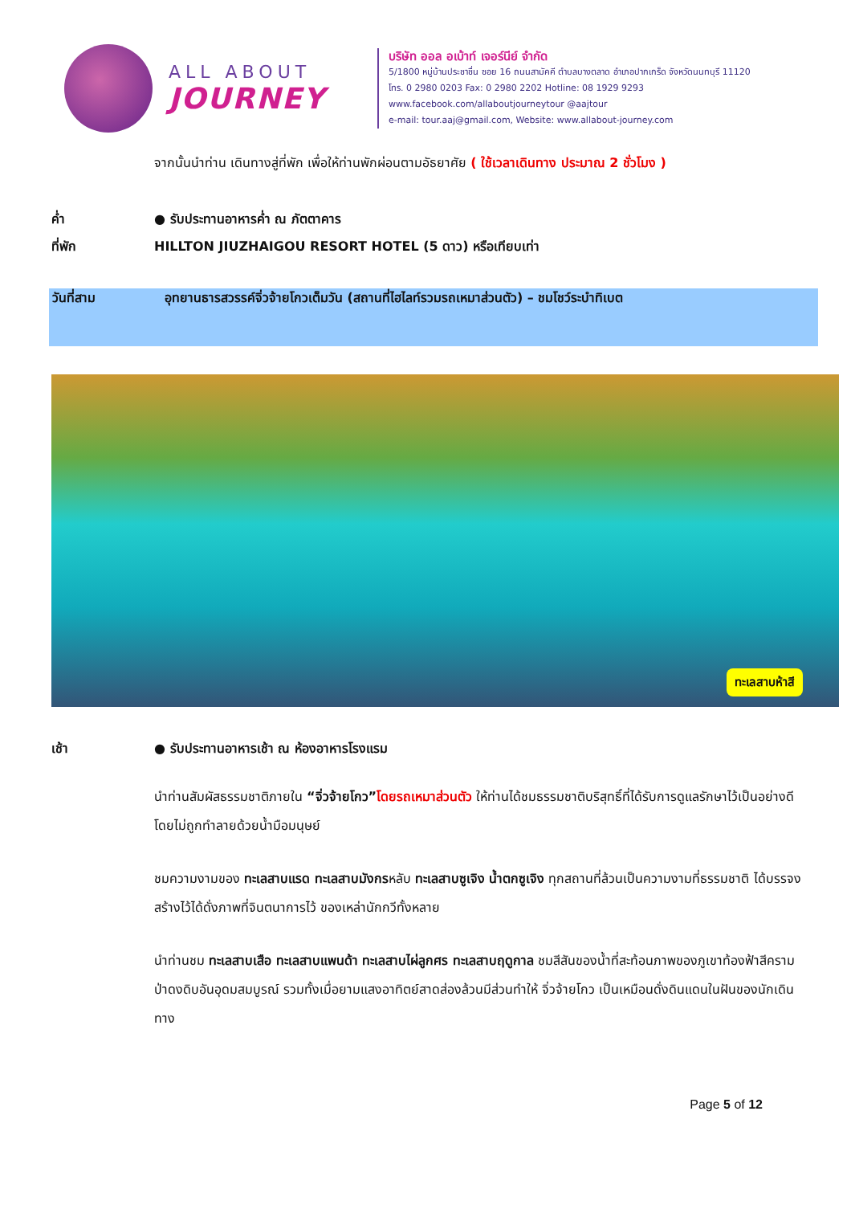ALL ABOUT
JOURNEY
บริษัท ออล อเบ้าท์ เจอร์นีย์ จำกัด
5/1800 หมู่บ้านประชาชื่น ซอย 16 ถนนสามัคคี ตำบลบางตลาด อำเภอปากเกร็ด จังหวัดนนทบุรี 11120
โทร. 0 2980 0203 Fax: 0 2980 2202 Hotline: 08 1929 9293
www.facebook.com/allaboutjourneytour @aajtour
e-mail: tour.aaj@gmail.com, Website: www.allabout-journey.com
จากนั้นนำท่าน เดินทางสู่ที่พัก เพื่อให้ท่านพักผ่อนตามอัธยาศัย ( ใช้เวลาเดินทาง ประมาณ 2 ชั่วโมง )
ค่ำ ● รับประทานอาหารค่ำ ณ ภัตตาคาร
ที่พัก HILLTON JIUZHAIGOU RESORT HOTEL (5 ดาว) หรือเทียบเท่า
วันที่สาม อุทยานธารสวรรค์จิ่วจ้ายโกวเต็มวัน (สถานที่ไฮไลท์รวมรถเหมาส่วนตัว) – ชมโชว์ระบำทิเบต
ทะเลสาบห้าสี
เช้า ● รับประทานอาหารเช้า ณ ห้องอาหารโรงแรม
นำท่านสัมผัสธรรมชาติภายใน “จิ่วจ้ายโกว”โดยรถเหมาส่วนตัว ให้ท่านได้ชมธรรมชาติบริสุทธิ์ที่ได้รับการดูแลรักษาไว้เป็นอย่างดีโดยไม่ถูกทำลายด้วยน้ำมือมนุษย์
ชมความงามของ ทะเลสาบแรด ทะเลสาบมังกรหลับ ทะเลสาบซูเจิง น้ำตกซูเจิง ทุกสถานที่ล้วนเป็นความงามที่ธรรมชาติ ได้บรรจงสร้างไว้ได้ดั่งภาพที่จินตนาการไว้ ของเหล่านักกวีทั้งหลาย
นำท่านชม ทะเลสาบเสือ ทะเลสาบแพนด้า ทะเลสาบไผ่ลูกศร ทะเลสาบฤดูกาล ชมสีสันของน้ำที่สะท้อนภาพของภูเขาท้องฟ้าสีคราม ป่าดงดิบอันอุดมสมบูรณ์ รวมทั้งเมื่อยามแสงอาทิตย์สาดส่องล้วนมีส่วนทำให้ จิ่วจ้ายโกว เป็นเหมือนดั่งดินแดนในฝันของนักเดินทาง
Page 5 of 12